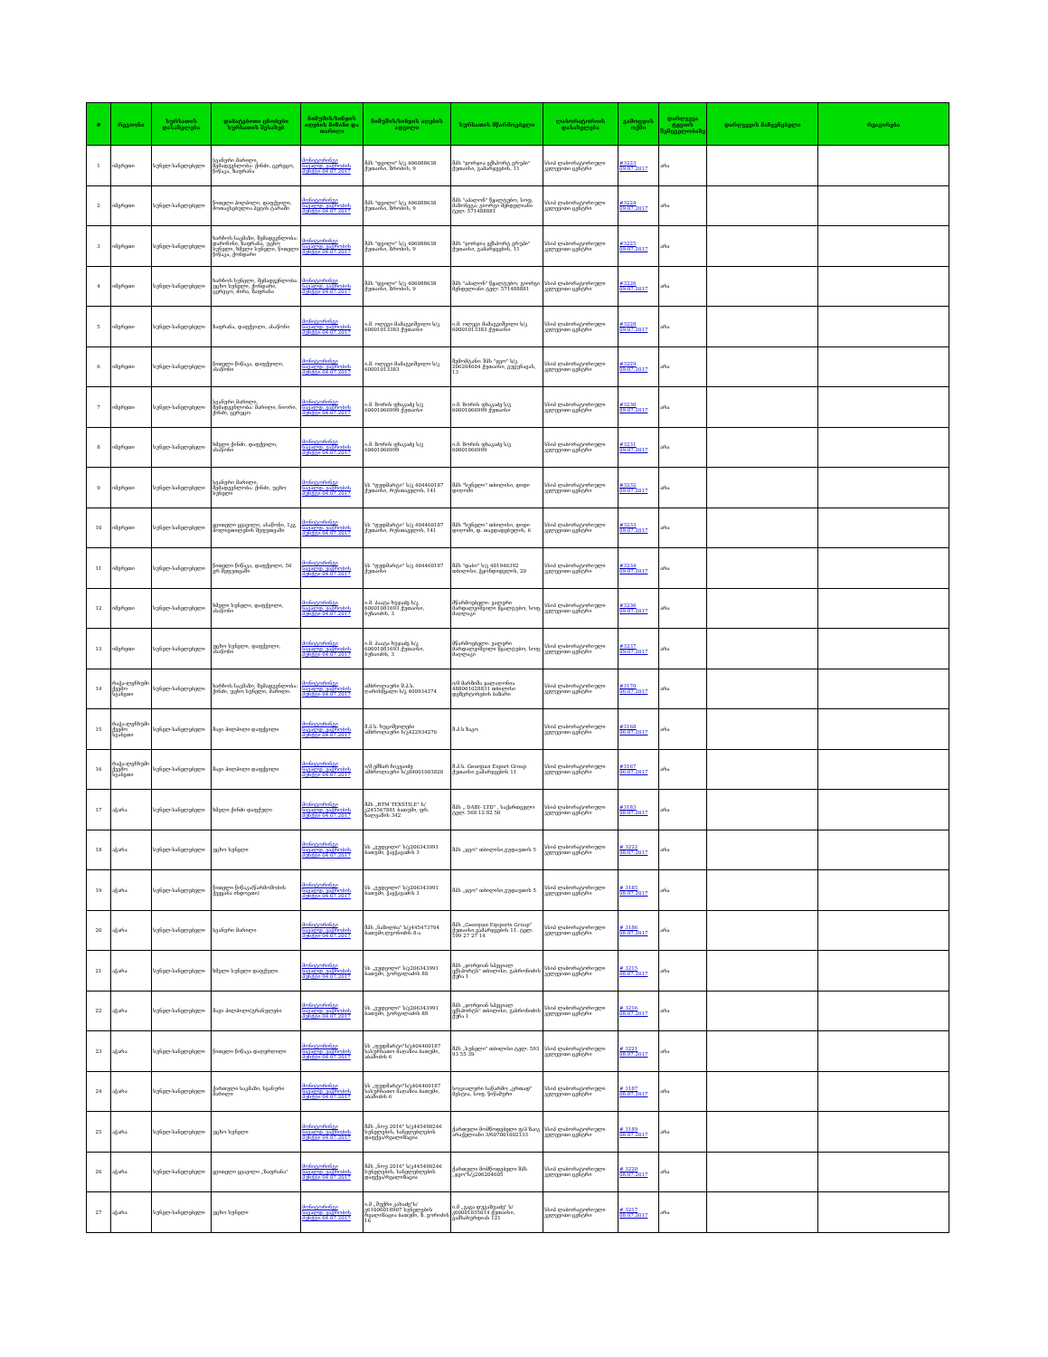| # | რეგიონი | სურსათის დასახელება | დამატებითი ცნობები სურსათის შესახებ | ნიმუშის/სინჯის აღების მიზანი და თარიღი | ნიმუშის/სინჯის აღების ადგილი | სურსათის მწარმოებელი | ლაბორატორიის დასახელება | გამოცდის ოქმი | დარღვევა ტყვიის შემცველობაზე | დარღვევის მაჩვენებელი | რეაგირება |
| --- | --- | --- | --- | --- | --- | --- | --- | --- | --- | --- | --- |
| 1 | იმერეთი | სუნელ-სანელებელი | სვანური მარილი, შემადგენლობა: ქინძი, ცერეცო, წიწაკა, ზაფრანა | მონიტორინგი სავალდ. ვაჭრობის პუნქტი 04.07.2017 | შპს "დეილი" ს/კ 406088638 ქუთაისი, ზრობის, 9 | შპს "ჯორჯია ექსპორტ გრუპი" ქუთაისი, გამარჯვების, 11 | სსიპ ლაბორატორიული კვლევითი ცენტრი | #3223 09.07.2017 | არა | | |
| 2 | იმერეთი | სუნელ-სანელებელი | წითელი პილპილი, დაფქვილი, მოთავსებულია პეტის ტარაში | მონიტორინგი სავალდ. ვაჭრობის პუნქტი 04.07.2017 | შპს "დეილი" ს/კ 406088638 ქუთაისი, ზრობის, 9 | შპს "აპალონ" წყალტუბო, სოფ. მაზონეგა; გიორგი მენდელიანი ტელ: 571488881 | სსიპ ლაბორატორიული კვლევითი ცენტრი | #3224 09.07.2017 | არა | | |
| 3 | იმერეთი | სუნელ-სანელებელი | ხარჩოს საკმაზი, შემადგენლობა: დარიჩინი, ზაფრანა, უცხო სუნელი, ხმელი სუნელი, წითელი წიწაკა, ქონდარი | მონიტორინგი სავალდ. ვაჭრობის პუნქტი 04.07.2017 | შპს "დეილი" ს/კ 406088638 ქუთაისი, ზრობის, 9 | შპს "ჯორჯია ექსპორტ გრუპი" ქუთაისი, გამარჯვების, 11 | სსიპ ლაბორატორიული კვლევითი ცენტრი | #3225 09.07.2017 | არა | | |
| 4 | იმერეთი | სუნელ-სანელებელი | ხარჩოს სუნელი, შემადგენლობა: უცხო სუნელი, ქონდარი, ცერეცო, ძირა, ზაფრანა | მონიტორინგი სავალდ. ვაჭრობის პუნქტი 04.07.2017 | შპს "დეილი" ს/კ 406088638 ქუთაისი, ზრობის, 9 | შპს "აპალონ" წყალტუბო; გიორგი მენდელიანი ტელ: 571488881 | სსიპ ლაბორატორიული კვლევითი ცენტრი | #3226 09.07.2017 | არა | | |
| 5 | იმერეთი | სუნელ-სანელებელი | ზაფრანა, დაფქვილი, ასაწონი | მონიტორინგი სავალდ. ვაჭრობის პუნქტი 04.07.2017 | ი.მ. ოლეგი მამაგეიშვილი ს/კ 60001013383 ქუთაისი | ი.მ. ოლეგი მამაგეიშვილი ს/კ 60001013383 ქუთაისი | სსიპ ლაბორატორიული კვლევითი ცენტრი | #3228 09.07.2017 | არა | | |
| 6 | იმერეთი | სუნელ-სანელებელი | წითელი წიწაკა, დაფქვილი, ასაწონი | მონიტორინგი სავალდ. ვაჭრობის პუნქტი 04.07.2017 | ი.მ. ოლეგი მამაგეიშვილი ს/კ 60001013383 | შემომტანი: შპს "ჯეო" ს/კ 206204604 ქუთაისი, გუგუნავას, 13 | სსიპ ლაბორატორიული კვლევითი ცენტრი | #3229 09.07.2017 | არა | | |
| 7 | იმერეთი | სუნელ-სანელებელი | სვანური მარილი, შემადგენლობა: მარილი, ნიორი, ქინძი, ცერეცო | მონიტორინგი სავალდ. ვაჭრობის პუნქტი 04.07.2017 | ი.მ. ზორის ფხაკაძე ს/კ 60001066999 ქუთაისი | ი.მ. ზორის ფხაკაძე ს/კ 60001066999 ქუთაისი | სსიპ ლაბორატორიული კვლევითი ცენტრი | #3230 09.07.2017 | არა | | |
| 8 | იმერეთი | სუნელ-სანელებელი | ხმელი ქინძი, დაფქვილი, ასაწონი | მონიტორინგი სავალდ. ვაჭრობის პუნქტი 04.07.2017 | ი.მ. ზორის ფხაკაძე ს/კ 60001066999 | ი.მ. ზორის ფხაკაძე ს/კ 60001066999 | სსიპ ლაბორატორიული კვლევითი ცენტრი | #3231 09.07.2017 | არა | | |
| 9 | იმერეთი | სუნელ-სანელებელი | სვანური მარილი, შემადგენლობა: ქინძი, უცხო სუნელი | მონიტორინგი სავალდ. ვაჭრობის პუნქტი 04.07.2017 | სს "ფუდმარტი" ს/კ 404460187 ქუთაისი, რუსთაველის, 141 | შპს "სუნელი" თბილისი, დიდი დიღომი | სსიპ ლაბორატორიული კვლევითი ცენტრი | #3232 09.07.2017 | არა | | |
| 10 | იმერეთი | სუნელ-სანელებელი | ყვითელი ყვავილი, ასაწონი, 1კგ პოლიეთილენის შეფუთვაში | მონიტორინგი სავალდ. ვაჭრობის პუნქტი 04.07.2017 | სს "ფუდმარტი" ს/კ 404460187 ქუთაისი, რუსთაველის, 141 | შპს "სუნელი" თბილისი, დიდი დიღომი, დ. თავდადებულის, 6 | სსიპ ლაბორატორიული კვლევითი ცენტრი | #3233 09.07.2017 | არა | | |
| 11 | იმერეთი | სუნელ-სანელებელი | წითელი წიწაკა, დაფქვილი, 50 გრ შეფუთვაში | მონიტორინგი სავალდ. ვაჭრობის პუნქტი 04.07.2017 | სს "ფუდმარტი" ს/კ 404460187 ქუთაისი | შპს "დაბი" ს/კ 401946392 თბილისი, ჭყონდიდელის, 20 | სსიპ ლაბორატორიული კვლევითი ცენტრი | #3234 09.07.2017 | არა | | |
| 12 | იმერეთი | სუნელ-სანელებელი | ხმელი სუნელი, დაფქვილი, ასაწონი | მონიტორინგი სავალდ. ვაჭრობის პუნქტი 04.07.2017 | ი.მ. პაატა ხუჯაძე ს/კ 60001081693 ქუთაისი, ბუხაიძის, 3 | მწარმოებელი: ვალერი მარდალეიშვილი წყალტუბო, სოფ. მაღლაკი | სსიპ ლაბორატორიული კვლევითი ცენტრი | #3236 09.07.2017 | არა | | |
| 13 | იმერეთი | სუნელ-სანელებელი | უცხო სუნელი, დაფქვილი, ასაწონი | მონიტორინგი სავალდ. ვაჭრობის პუნქტი 04.07.2017 | ი.მ. პაატა ხუჯაძე ს/კ 60001081693 ქუთაისი, ბუხაიძის, 3 | მწარმოებელი: ვალერი მარდალეიშვილი წყალტუბო, სოფ. მაღლაკი | სსიპ ლაბორატორიული კვლევითი ცენტრი | #3237 09.07.2017 | არა | | |
| 14 | რაჭა-ლეჩხუმი ქვემო სვანეთი | სუნელ-სანელებელი | ხარჩოს საკმაზი, შემადგენლობა: ქინძი, უცხო სუნელი, მარილი. | მონიტორინგი სავალდ. ვაჭრობის პუნქტი 04.07.2017 | ამბროლაური შ.პ.ს. ღარისწყალი ს/კ 400934374 | ი/მ მარზიშა ჯალაღონია 488001028831 თბილისი დეზერტირების ბაზარი | სსიპ ლაბორატორიული კვლევითი ცენტრი | #3170 06.07.2017 | არა | | |
| 15 | რაჭა-ლეჩხუმი ქვემო სვანეთი | სუნელ-სანელებელი | შავი პილპილი დაფქვილი | მონიტორინგი სავალდ. ვაჭრობის პუნქტი 04.07.2017 | შ.პ.ს. ხუციშვილები ამბროლაური ს/კ422934276 | შ.პ.ს ზაკო | სსიპ ლაბორატორიული კვლევითი ცენტრი | #3168 06.07.2017 | არა | | |
| 16 | რაჭა-ლეჩხუმი ქვემო სვანეთი | სუნელ-სანელებელი | შავი პილპილი დაფქვილი | მონიტორინგი სავალდ. ვაჭრობის პუნქტი 04.07.2017 | ი/მ ემზარ ჩიკვაიძე ამბროლაური ს/კ04001003828 | შ.პ.ს. Georgian Export Group ქუთაისი გამარჯვების 11 | სსიპ ლაბორატორიული კვლევითი ცენტრი | #3167 06.07.2017 | არა | | |
| 17 | აჭარა | სუნელ-სანელებელი | ხმელი ქინძი დაფქული | მონიტორინგი სავალდ. ვაჭრობის პუნქტი 04.07.2017 | შპს „BTM TEXSTILE" ს/კ245567881 ბათუმი, ფრ. ხალვაშის 342 | შპს „ DABI- LTD" , საქართველო ტელ: 568 12 82 50 | სსიპ ლაბორატორიული კვლევითი ცენტრი | #3183 08.07.2017 | არა | | |
| 18 | აჭარა | სუნელ-სანელებელი | უცხო სუნელი | მონიტორინგი სავალდ. ვაჭრობის პუნქტი 04.07.2017 | სს „გუდვილი" ს/კ206343991 ბათუმი, ჭავჭავაძის 3 | შპს „ჯეო" თბილისი,გუდაუთის 5 | სსიპ ლაბორატორიული კვლევითი ცენტრი | # 3222 08.07.2017 | არა | | |
| 19 | აჭარა | სუნელ-სანელებელი | წითელი წიწაკა(წარმოშობის ქვეყანა ინდოეთი) | მონიტორინგი სავალდ. ვაჭრობის პუნქტი 04.07.2017 | სს „გუდვილი" ს/კ206343991 ბათუმი, ჭავჭავაძის 3 | შპს „ჯეო" თბილისი,გუდაუთის 5 | სსიპ ლაბორატორიული კვლევითი ცენტრი | # 3185 08.07.2017 | არა | | |
| 20 | აჭარა | სუნელ-სანელებელი | სვანური მარილი | მონიტორინგი სავალდ. ვაჭრობის პუნქტი 04.07.2017 | შპს „ნაზილბა" ს/კ445473764 ბათუმი,ლეონიძის 8-ა | შპს „Georgian Eqsports Group" ქუთაისი გამარჯვების 11. ტელ: 599 27 27 14 | სსიპ ლაბორატორიული კვლევითი ცენტრი | # 3186 08.07.2017 | არა | | |
| 21 | აჭარა | სუნელ-სანელებელი | ხმელი სუნელი დაფქული | მონიტორინგი სავალდ. ვაჭრობის პუნქტი 04.07.2017 | სს „გუდვილი" ს/კ206343991 ბათუმი, გორგილაძის 88 | შპს „ჯორჯიან სპეციალ ექსპორტს" თბილისი, გაბრონიძის ქუჩა 1 | სსიპ ლაბორატორიული კვლევითი ცენტრი | # 3215 08.07.2017 | არა | | |
| 22 | აჭარა | სუნელ-სანელებელი | შავი პილპილი(გრანულები | მონიტორინგი სავალდ. ვაჭრობის პუნქტი 04.07.2017 | სს „გუდვილი" ს/კ206343991 ბათუმი, გორგილაძის 88 | შპს „ჯორჯიან სპეციალ ექსპორტს" თბილისი, გაბრონიძის ქუჩა 1 | სსიპ ლაბორატორიული კვლევითი ცენტრი | # 3216 08.07.2017 | არა | | |
| 23 | აჭარა | სუნელ-სანელებელი | წითელი წიწაკა დაღერღილი | მონიტორინგი სავალდ. ვაჭრობის პუნქტი 04.07.2017 | სს „ფუდმარტი"ს/კ404460187 სასურსათო მაღაზია ბათუმი, აბაშიძის 6 | შპს „სუნელი" თბილისი ტელ: 593 93 55 39 | სსიპ ლაბორატორიული კვლევითი ცენტრი | # 3221 08.07.2017 | არა | | |
| 24 | აჭარა | სუნელ-სანელებელი | ქართული საკმაზი, სვანური მარილი | მონიტორინგი სავალდ. ვაჭრობის პუნქტი 04.07.2017 | სს „ფუდმარტი"ს/კ404460187 სასურსათო მაღაზია ბათუმი, აბაშიძის 6 | სოციალური საწარმო „ერთად" მესტია, სოფ. წიწამური | სსიპ ლაბორატორიული კვლევითი ცენტრი | # 3187 08.07.2017 | არა | | |
| 25 | აჭარა | სუნელ-სანელებელი | უცხო სუნელი | მონიტორინგი სავალდ. ვაჭრობის პუნქტი 04.07.2017 | შპს „ნოუ 2016" ს/კ445490246 სუნელების, სანელებლების დაფქვა/რეალიზაცია | ქართული მომწოდებელი ფ/პ ზაიკ არაქელიანი 3/607001002133 | სსიპ ლაბორატორიული კვლევითი ცენტრი | # 3189 08.07.2017 | არა | | |
| 26 | აჭარა | სუნელ-სანელებელი | ყვითელი ყვავილი „ზაფრანა" | მონიტორინგი სავალდ. ვაჭრობის პუნქტი 04.07.2017 | შპს „ნოუ 2016" ს/კ445490246 სუნელების, სანელებლების დაფქვა/რეალიზაცია | ქართული მომწოდებელი შპს „ჯეო"ს/კ206204605 | სსიპ ლაბორატორიული კვლევითი ცენტრი | # 3220 08.07.2017 | არა | | |
| 27 | აჭარა | სუნელ-სანელებელი | უცხო სუნელი | მონიტორინგი სავალდ. ვაჭრობის პუნქტი 04.07.2017 | ი.მ „შუქრი კახაძე"ს/კ61006018907 სუნელების რეალიზაცია ბათუმი, ზ. გორიძის 16 | ი.მ „გაგა დუგაზუაძე" ს/კ60001035014 ქუთაისი, გამსახურდიას 121 | სსიპ ლაბორატორიული კვლევითი ცენტრი | # 3217 08.07.2017 | არა | | |